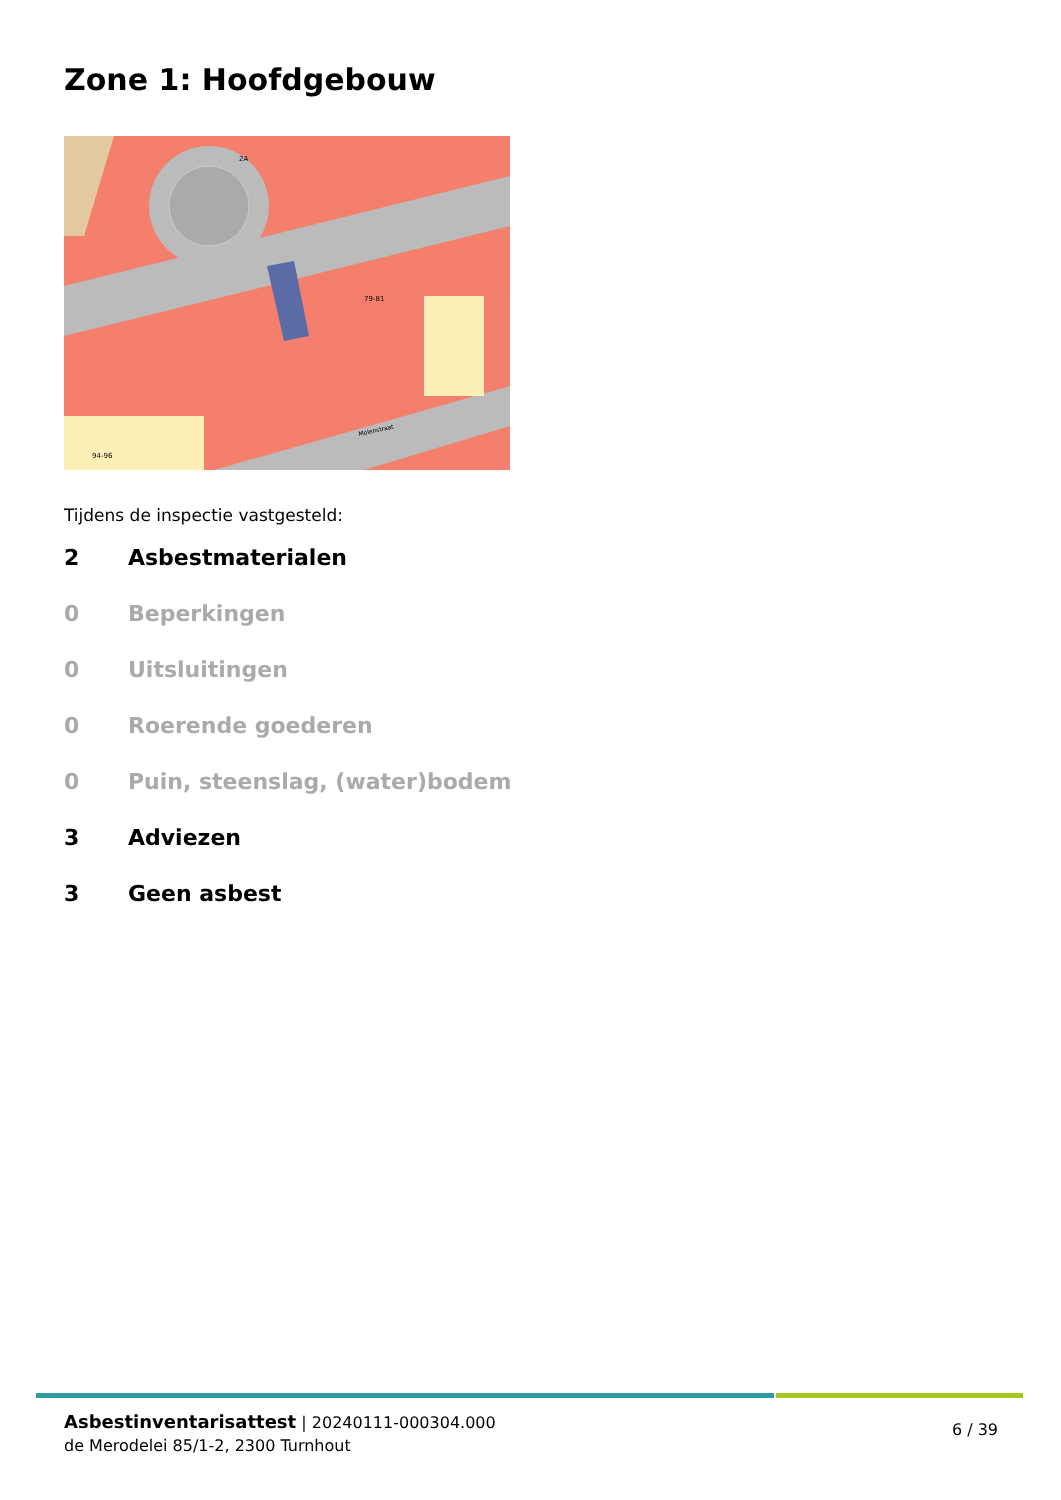Zone 1: Hoofdgebouw
2A
79-81
94-96
Molenstraat
Tijdens de inspectie vastgesteld:
2 Asbestmaterialen
0 Beperkingen
0 Uitsluitingen
0 Roerende goederen
0 Puin, steenslag, (water)bodem
3 Adviezen
3 Geen asbest
Asbestinventarisattest | 20240111-000304.000
de Merodelei 85/1-2, 2300 Turnhout
6 / 39